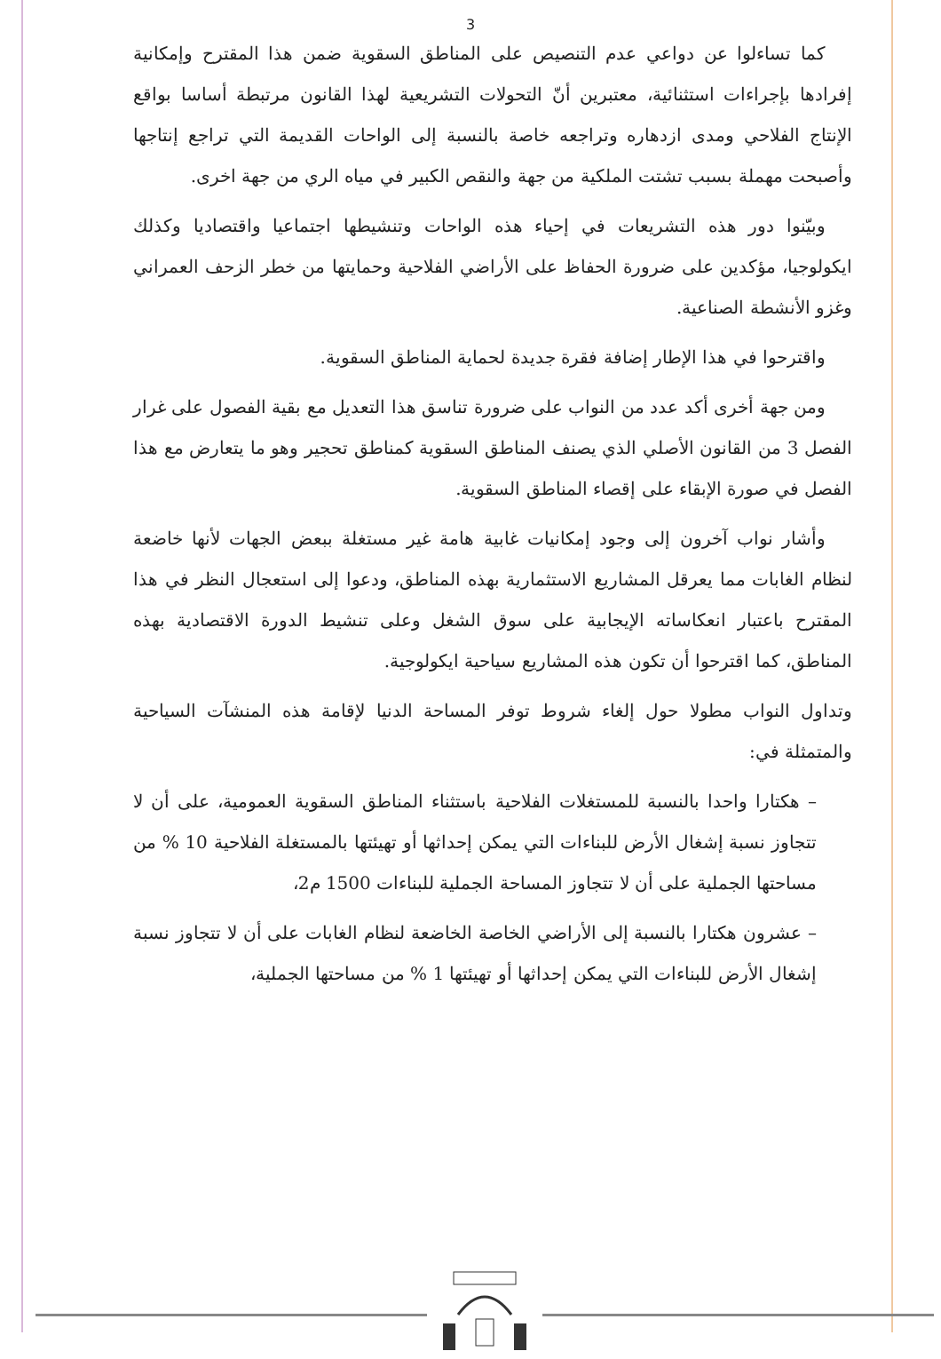3
كما تساءلوا عن دواعي عدم التنصيص على المناطق السقوية ضمن هذا المقترح وإمكانية إفرادها بإجراءات استثنائية، معتبرين أنّ التحولات التشريعية لهذا القانون مرتبطة أساسا بواقع الإنتاج الفلاحي ومدى ازدهاره وتراجعه خاصة بالنسبة إلى الواحات القديمة التي تراجع إنتاجها وأصبحت مهملة بسبب تشتت الملكية من جهة والنقص الكبير في مياه الري من جهة اخرى.
وبيّنوا دور هذه التشريعات في إحياء هذه الواحات وتنشيطها اجتماعيا واقتصاديا وكذلك ايكولوجيا، مؤكدين على ضرورة الحفاظ على الأراضي الفلاحية وحمايتها من خطر الزحف العمراني وغزو الأنشطة الصناعية.
واقترحوا في هذا الإطار إضافة فقرة جديدة لحماية المناطق السقوية.
ومن جهة أخرى أكد عدد من النواب على ضرورة تناسق هذا التعديل مع بقية الفصول على غرار الفصل 3 من القانون الأصلي الذي يصنف المناطق السقوية كمناطق تحجير وهو ما يتعارض مع هذا الفصل في صورة الإبقاء على إقصاء المناطق السقوية.
وأشار نواب آخرون إلى وجود إمكانيات غابية هامة غير مستغلة ببعض الجهات لأنها خاضعة لنظام الغابات مما يعرقل المشاريع الاستثمارية بهذه المناطق، ودعوا إلى استعجال النظر في هذا المقترح باعتبار انعكاساته الإيجابية على سوق الشغل وعلى تنشيط الدورة الاقتصادية بهذه المناطق، كما اقترحوا أن تكون هذه المشاريع سياحية ايكولوجية.
وتداول النواب مطولا حول إلغاء شروط توفر المساحة الدنيا لإقامة هذه المنشآت السياحية والمتمثلة في:
– هكتارا واحدا بالنسبة للمستغلات الفلاحية باستثناء المناطق السقوية العمومية، على أن لا تتجاوز نسبة إشغال الأرض للبناءات التي يمكن إحداثها أو تهيئتها بالمستغلة الفلاحية 10 % من مساحتها الجملية على أن لا تتجاوز المساحة الجملية للبناءات 1500 م2،
– عشرون هكتارا بالنسبة إلى الأراضي الخاصة الخاضعة لنظام الغابات على أن لا تتجاوز نسبة إشغال الأرض للبناءات التي يمكن إحداثها أو تهيئتها 1 % من مساحتها الجملية،